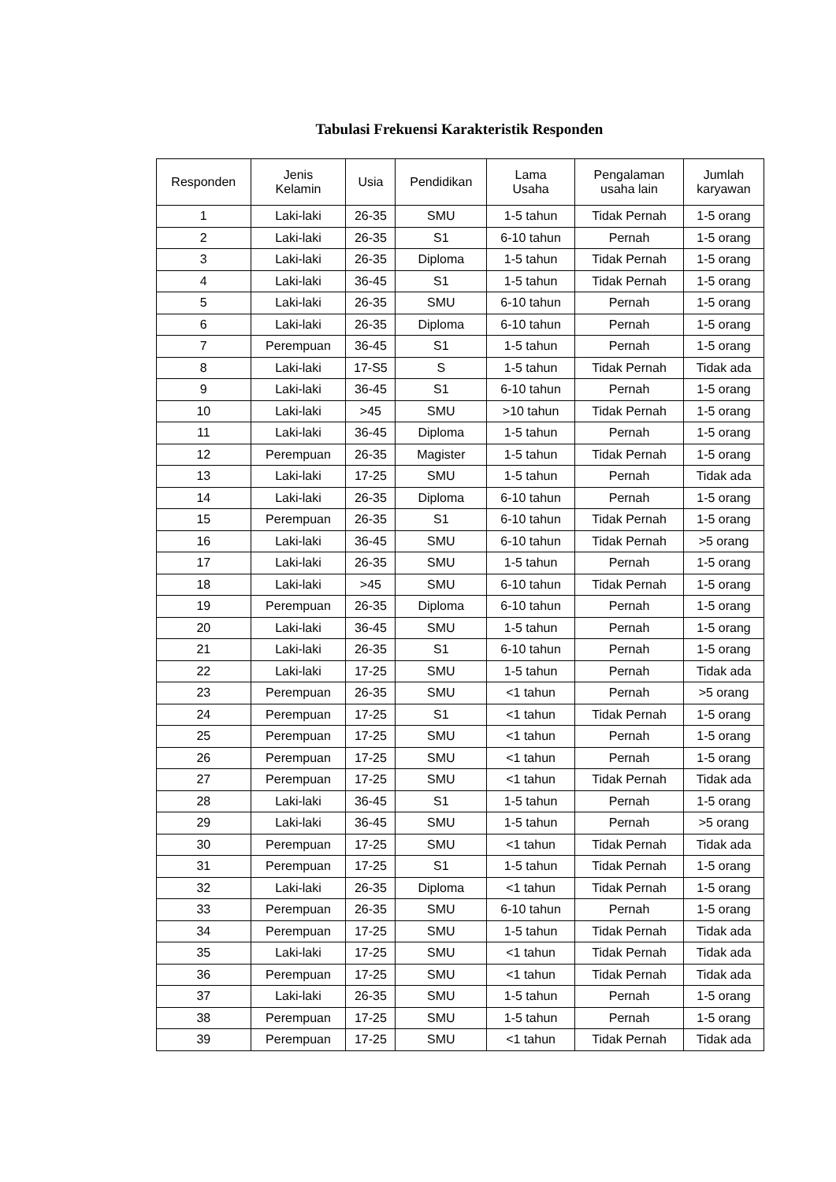Tabulasi Frekuensi Karakteristik Responden
| Responden | Jenis Kelamin | Usia | Pendidikan | Lama Usaha | Pengalaman usaha lain | Jumlah karyawan |
| --- | --- | --- | --- | --- | --- | --- |
| 1 | Laki-laki | 26-35 | SMU | 1-5 tahun | Tidak Pernah | 1-5 orang |
| 2 | Laki-laki | 26-35 | S1 | 6-10 tahun | Pernah | 1-5 orang |
| 3 | Laki-laki | 26-35 | Diploma | 1-5 tahun | Tidak Pernah | 1-5 orang |
| 4 | Laki-laki | 36-45 | S1 | 1-5 tahun | Tidak Pernah | 1-5 orang |
| 5 | Laki-laki | 26-35 | SMU | 6-10 tahun | Pernah | 1-5 orang |
| 6 | Laki-laki | 26-35 | Diploma | 6-10 tahun | Pernah | 1-5 orang |
| 7 | Perempuan | 36-45 | S1 | 1-5 tahun | Pernah | 1-5 orang |
| 8 | Laki-laki | 17-S5 | S | 1-5 tahun | Tidak Pernah | Tidak ada |
| 9 | Laki-laki | 36-45 | S1 | 6-10 tahun | Pernah | 1-5 orang |
| 10 | Laki-laki | >45 | SMU | >10 tahun | Tidak Pernah | 1-5 orang |
| 11 | Laki-laki | 36-45 | Diploma | 1-5 tahun | Pernah | 1-5 orang |
| 12 | Perempuan | 26-35 | Magister | 1-5 tahun | Tidak Pernah | 1-5 orang |
| 13 | Laki-laki | 17-25 | SMU | 1-5 tahun | Pernah | Tidak ada |
| 14 | Laki-laki | 26-35 | Diploma | 6-10 tahun | Pernah | 1-5 orang |
| 15 | Perempuan | 26-35 | S1 | 6-10 tahun | Tidak Pernah | 1-5 orang |
| 16 | Laki-laki | 36-45 | SMU | 6-10 tahun | Tidak Pernah | >5 orang |
| 17 | Laki-laki | 26-35 | SMU | 1-5 tahun | Pernah | 1-5 orang |
| 18 | Laki-laki | >45 | SMU | 6-10 tahun | Tidak Pernah | 1-5 orang |
| 19 | Perempuan | 26-35 | Diploma | 6-10 tahun | Pernah | 1-5 orang |
| 20 | Laki-laki | 36-45 | SMU | 1-5 tahun | Pernah | 1-5 orang |
| 21 | Laki-laki | 26-35 | S1 | 6-10 tahun | Pernah | 1-5 orang |
| 22 | Laki-laki | 17-25 | SMU | 1-5 tahun | Pernah | Tidak ada |
| 23 | Perempuan | 26-35 | SMU | <1 tahun | Pernah | >5 orang |
| 24 | Perempuan | 17-25 | S1 | <1 tahun | Tidak Pernah | 1-5 orang |
| 25 | Perempuan | 17-25 | SMU | <1 tahun | Pernah | 1-5 orang |
| 26 | Perempuan | 17-25 | SMU | <1 tahun | Pernah | 1-5 orang |
| 27 | Perempuan | 17-25 | SMU | <1 tahun | Tidak Pernah | Tidak ada |
| 28 | Laki-laki | 36-45 | S1 | 1-5 tahun | Pernah | 1-5 orang |
| 29 | Laki-laki | 36-45 | SMU | 1-5 tahun | Pernah | >5 orang |
| 30 | Perempuan | 17-25 | SMU | <1 tahun | Tidak Pernah | Tidak ada |
| 31 | Perempuan | 17-25 | S1 | 1-5 tahun | Tidak Pernah | 1-5 orang |
| 32 | Laki-laki | 26-35 | Diploma | <1 tahun | Tidak Pernah | 1-5 orang |
| 33 | Perempuan | 26-35 | SMU | 6-10 tahun | Pernah | 1-5 orang |
| 34 | Perempuan | 17-25 | SMU | 1-5 tahun | Tidak Pernah | Tidak ada |
| 35 | Laki-laki | 17-25 | SMU | <1 tahun | Tidak Pernah | Tidak ada |
| 36 | Perempuan | 17-25 | SMU | <1 tahun | Tidak Pernah | Tidak ada |
| 37 | Laki-laki | 26-35 | SMU | 1-5 tahun | Pernah | 1-5 orang |
| 38 | Perempuan | 17-25 | SMU | 1-5 tahun | Pernah | 1-5 orang |
| 39 | Perempuan | 17-25 | SMU | <1 tahun | Tidak Pernah | Tidak ada |